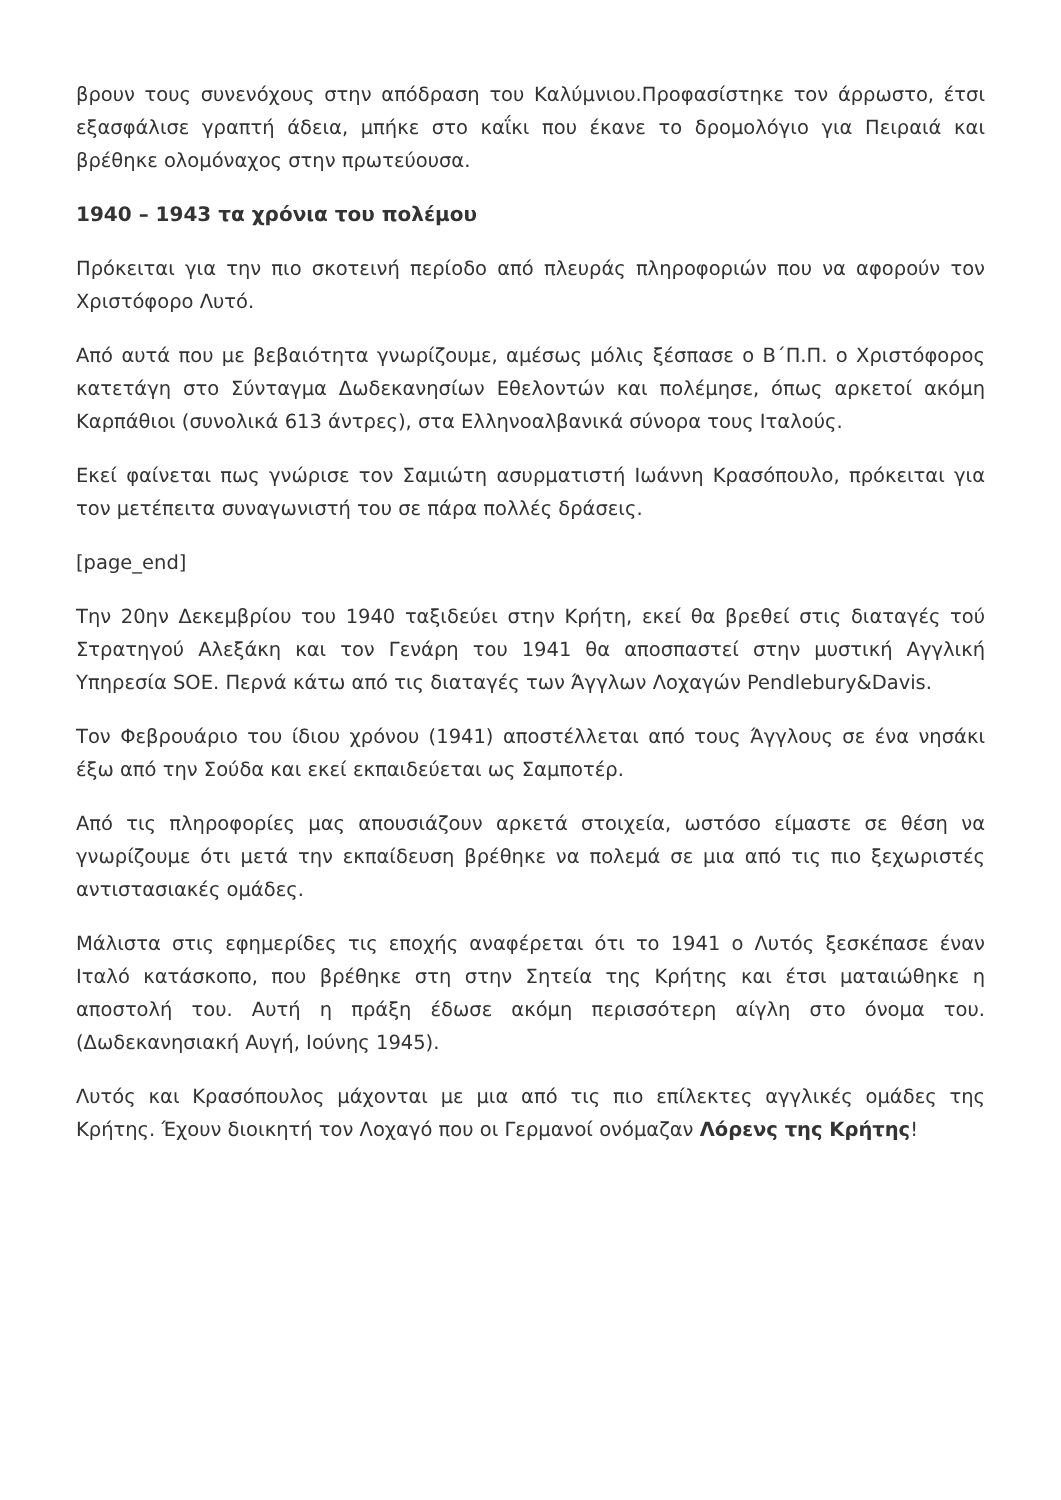βρουν τους συνενόχους στην απόδραση του Καλύμνιου.Προφασίστηκε τον άρρωστο, έτσι εξασφάλισε γραπτή άδεια, μπήκε στο καΐκι που έκανε το δρομολόγιο για Πειραιά και βρέθηκε ολομόναχος στην πρωτεύουσα.
1940 – 1943 τα χρόνια του πολέμου
Πρόκειται για την πιο σκοτεινή περίοδο από πλευράς πληροφοριών που να αφορούν τον Χριστόφορο Λυτό.
Από αυτά που με βεβαιότητα γνωρίζουμε, αμέσως μόλις ξέσπασε ο Β΄Π.Π. ο Χριστόφορος κατετάγη στο Σύνταγμα Δωδεκανησίων Εθελοντών και πολέμησε, όπως αρκετοί ακόμη Καρπάθιοι (συνολικά 613 άντρες), στα Ελληνοαλβανικά σύνορα τους Ιταλούς.
Εκεί φαίνεται πως γνώρισε τον Σαμιώτη ασυρματιστή Ιωάννη Κρασόπουλο, πρόκειται για τον μετέπειτα συναγωνιστή του σε πάρα πολλές δράσεις.
[page_end]
Την 20ην Δεκεμβρίου του 1940 ταξιδεύει στην Κρήτη, εκεί θα βρεθεί στις διαταγές τού Στρατηγού Αλεξάκη και τον Γενάρη του 1941 θα αποσπαστεί στην μυστική Αγγλική Υπηρεσία SOE. Περνά κάτω από τις διαταγές των Άγγλων Λοχαγών Pendlebury&Davis.
Τον Φεβρουάριο του ίδιου χρόνου (1941) αποστέλλεται από τους Άγγλους σε ένα νησάκι έξω από την Σούδα και εκεί εκπαιδεύεται ως Σαμποτέρ.
Από τις πληροφορίες μας απουσιάζουν αρκετά στοιχεία, ωστόσο είμαστε σε θέση να γνωρίζουμε ότι μετά την εκπαίδευση βρέθηκε να πολεμά σε μια από τις πιο ξεχωριστές αντιστασιακές ομάδες.
Μάλιστα στις εφημερίδες τις εποχής αναφέρεται ότι το 1941 ο Λυτός ξεσκέπασε έναν Ιταλό κατάσκοπο, που βρέθηκε στη στην Σητεία της Κρήτης και έτσι ματαιώθηκε η αποστολή του. Αυτή η πράξη έδωσε ακόμη περισσότερη αίγλη στο όνομα του. (Δωδεκανησιακή Αυγή, Ιούνης 1945).
Λυτός και Κρασόπουλος μάχονται με μια από τις πιο επίλεκτες αγγλικές ομάδες της Κρήτης. Έχουν διοικητή τον Λοχαγό που οι Γερμανοί ονόμαζαν Λόρενς της Κρήτης!